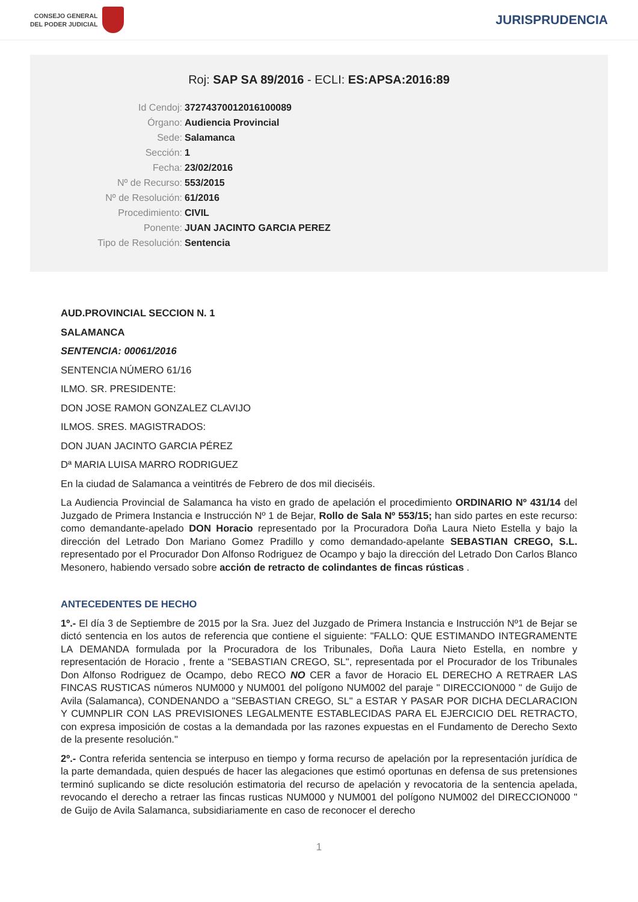CONSEJO GENERAL
DEL PODER JUDICIAL
JURISPRUDENCIA
Roj: SAP SA 89/2016 - ECLI: ES:APSA:2016:89
Id Cendoj: 37274370012016100089
Órgano: Audiencia Provincial
Sede: Salamanca
Sección: 1
Fecha: 23/02/2016
Nº de Recurso: 553/2015
Nº de Resolución: 61/2016
Procedimiento: CIVIL
Ponente: JUAN JACINTO GARCIA PEREZ
Tipo de Resolución: Sentencia
AUD.PROVINCIAL SECCION N. 1
SALAMANCA
SENTENCIA: 00061/2016
SENTENCIA NÚMERO 61/16
ILMO. SR. PRESIDENTE:
DON JOSE RAMON GONZALEZ CLAVIJO
ILMOS. SRES. MAGISTRADOS:
DON JUAN JACINTO GARCIA PÉREZ
Dª MARIA LUISA MARRO RODRIGUEZ
En la ciudad de Salamanca a veintitrés de Febrero de dos mil dieciséis.
La Audiencia Provincial de Salamanca ha visto en grado de apelación el procedimiento ORDINARIO Nº 431/14 del Juzgado de Primera Instancia e Instrucción Nº 1 de Bejar, Rollo de Sala Nº 553/15; han sido partes en este recurso: como demandante-apelado DON Horacio representado por la Procuradora Doña Laura Nieto Estella y bajo la dirección del Letrado Don Mariano Gomez Pradillo y como demandado-apelante SEBASTIAN CREGO, S.L. representado por el Procurador Don Alfonso Rodriguez de Ocampo y bajo la dirección del Letrado Don Carlos Blanco Mesonero, habiendo versado sobre acción de retracto de colindantes de fincas rústicas .
ANTECEDENTES DE HECHO
1º.- El día 3 de Septiembre de 2015 por la Sra. Juez del Juzgado de Primera Instancia e Instrucción Nº1 de Bejar se dictó sentencia en los autos de referencia que contiene el siguiente: "FALLO: QUE ESTIMANDO INTEGRAMENTE LA DEMANDA formulada por la Procuradora de los Tribunales, Doña Laura Nieto Estella, en nombre y representación de Horacio , frente a "SEBASTIAN CREGO, SL", representada por el Procurador de los Tribunales Don Alfonso Rodriguez de Ocampo, debo RECO NO CER a favor de Horacio EL DERECHO A RETRAER LAS FINCAS RUSTICAS números NUM000 y NUM001 del polígono NUM002 del paraje " DIRECCION000 " de Guijo de Avila (Salamanca), CONDENANDO a "SEBASTIAN CREGO, SL" a ESTAR Y PASAR POR DICHA DECLARACION Y CUMNPLIR CON LAS PREVISIONES LEGALMENTE ESTABLECIDAS PARA EL EJERCICIO DEL RETRACTO, con expresa imposición de costas a la demandada por las razones expuestas en el Fundamento de Derecho Sexto de la presente resolución."
2º.- Contra referida sentencia se interpuso en tiempo y forma recurso de apelación por la representación jurídica de la parte demandada, quien después de hacer las alegaciones que estimó oportunas en defensa de sus pretensiones terminó suplicando se dicte resolución estimatoria del recurso de apelación y revocatoria de la sentencia apelada, revocando el derecho a retraer las fincas rusticas NUM000 y NUM001 del polígono NUM002 del DIRECCION000 " de Guijo de Avila Salamanca, subsidiariamente en caso de reconocer el derecho
1